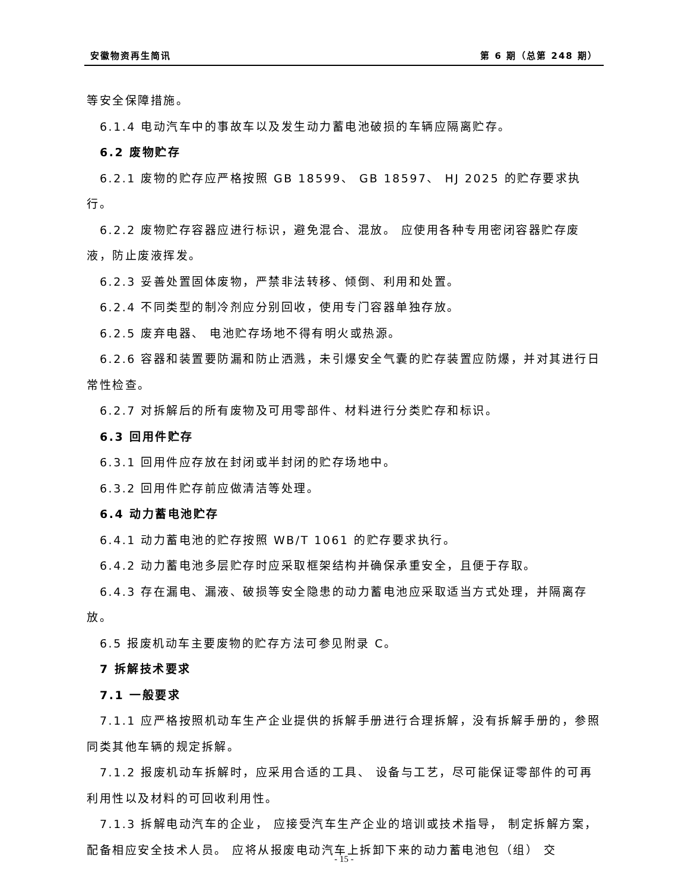安徽物资再生简讯 第 6 期（总第 248 期）
等安全保障措施。
6.1.4 电动汽车中的事故车以及发生动力蓄电池破损的车辆应隔离贮存。
6.2 废物贮存
6.2.1 废物的贮存应严格按照 GB 18599、 GB 18597、 HJ 2025 的贮存要求执行。
6.2.2 废物贮存容器应进行标识，避免混合、混放。 应使用各种专用密闭容器贮存废液，防止废液挥发。
6.2.3 妥善处置固体废物，严禁非法转移、倾倒、利用和处置。
6.2.4 不同类型的制冷剂应分别回收，使用专门容器单独存放。
6.2.5 废弃电器、 电池贮存场地不得有明火或热源。
6.2.6 容器和装置要防漏和防止洒溅，未引爆安全气囊的贮存装置应防爆，并对其进行日常性检查。
6.2.7 对拆解后的所有废物及可用零部件、材料进行分类贮存和标识。
6.3 回用件贮存
6.3.1 回用件应存放在封闭或半封闭的贮存场地中。
6.3.2 回用件贮存前应做清洁等处理。
6.4 动力蓄电池贮存
6.4.1 动力蓄电池的贮存按照 WB/T 1061 的贮存要求执行。
6.4.2 动力蓄电池多层贮存时应采取框架结构并确保承重安全，且便于存取。
6.4.3 存在漏电、漏液、破损等安全隐患的动力蓄电池应采取适当方式处理，并隔离存放。
6.5 报废机动车主要废物的贮存方法可参见附录 C。
7 拆解技术要求
7.1 一般要求
7.1.1 应严格按照机动车生产企业提供的拆解手册进行合理拆解，没有拆解手册的，参照同类其他车辆的规定拆解。
7.1.2 报废机动车拆解时，应采用合适的工具、 设备与工艺，尽可能保证零部件的可再利用性以及材料的可回收利用性。
7.1.3 拆解电动汽车的企业， 应接受汽车生产企业的培训或技术指导， 制定拆解方案，配备相应安全技术人员。 应将从报废电动汽车上拆卸下来的动力蓄电池包（组） 交
- 15 -